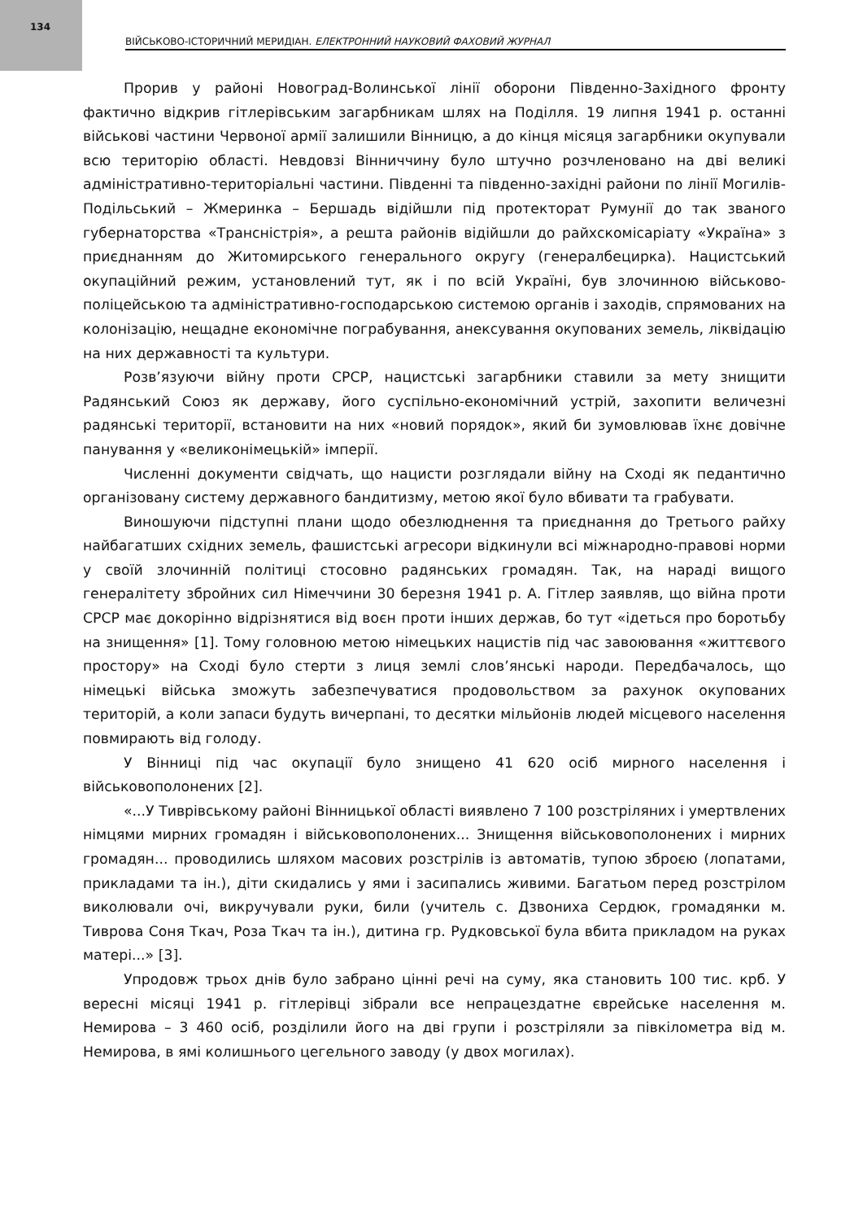134
ВІЙСЬКОВО-ІСТОРИЧНИЙ МЕРИДІАН. ЕЛЕКТРОННИЙ НАУКОВИЙ ФАХОВИЙ ЖУРНАЛ
Прорив у районі Новоград-Волинської лінії оборони Південно-Західного фронту фактично відкрив гітлерівським загарбникам шлях на Поділля. 19 липня 1941 р. останні військові частини Червоної армії залишили Вінницю, а до кінця місяця загарбники окупували всю територію області. Невдовзі Вінниччину було штучно розчленовано на дві великі адміністративно-територіальні частини. Південні та південно-західні райони по лінії Могилів-Подільський – Жмеринка – Бершадь відійшли під протекторат Румунії до так званого губернаторства «Трансністрія», а решта районів відійшли до райхскомісаріату «Україна» з приєднанням до Житомирського генерального округу (генералбецирка). Нацистський окупаційний режим, установлений тут, як і по всій Україні, був злочинною військово-поліцейською та адміністративно-господарською системою органів і заходів, спрямованих на колонізацію, нещадне економічне пограбування, анексування окупованих земель, ліквідацію на них державності та культури.
Розв’язуючи війну проти СРСР, нацистські загарбники ставили за мету знищити Радянський Союз як державу, його суспільно-економічний устрій, захопити величезні радянські території, встановити на них «новий порядок», який би зумовлював їхнє довічне панування у «великонімецькій» імперії.
Численні документи свідчать, що нацисти розглядали війну на Сході як педантично організовану систему державного бандитизму, метою якої було вбивати та грабувати.
Виношуючи підступні плани щодо обезлюднення та приєднання до Третього райху найбагатших східних земель, фашистські агресори відкинули всі міжнародно-правові норми у своїй злочинній політиці стосовно радянських громадян. Так, на нараді вищого генералітету збройних сил Німеччини 30 березня 1941 р. А. Гітлер заявляв, що війна проти СРСР має докорінно відрізнятися від воєн проти інших держав, бо тут «ідеться про боротьбу на знищення» [1]. Тому головною метою німецьких нацистів під час завоювання «життєвого простору» на Сході було стерти з лиця землі слов’янські народи. Передбачалось, що німецькі війська зможуть забезпечуватися продовольством за рахунок окупованих територій, а коли запаси будуть вичерпані, то десятки мільйонів людей місцевого населення повмирають від голоду.
У Вінниці під час окупації було знищено 41 620 осіб мирного населення і військовополонених [2].
«...У Тиврівському районі Вінницької області виявлено 7 100 розстріляних і умертвлених німцями мирних громадян і військовополонених... Знищення військовополонених і мирних громадян... проводились шляхом масових розстрілів із автоматів, тупою зброєю (лопатами, прикладами та ін.), діти скидались у ями і засипались живими. Багатьом перед розстрілом виколювали очі, викручували руки, били (учитель с. Дзвониха Сердюк, громадянки м. Тиврова Соня Ткач, Роза Ткач та ін.), дитина гр. Рудковської була вбита прикладом на руках матері...» [3].
Упродовж трьох днів було забрано цінні речі на суму, яка становить 100 тис. крб. У вересні місяці 1941 р. гітлерівці зібрали все непрацездатне єврейське населення м. Немирова – 3 460 осіб, розділили його на дві групи і розстріляли за півкілометра від м. Немирова, в ямі колишнього цегельного заводу (у двох могилах).